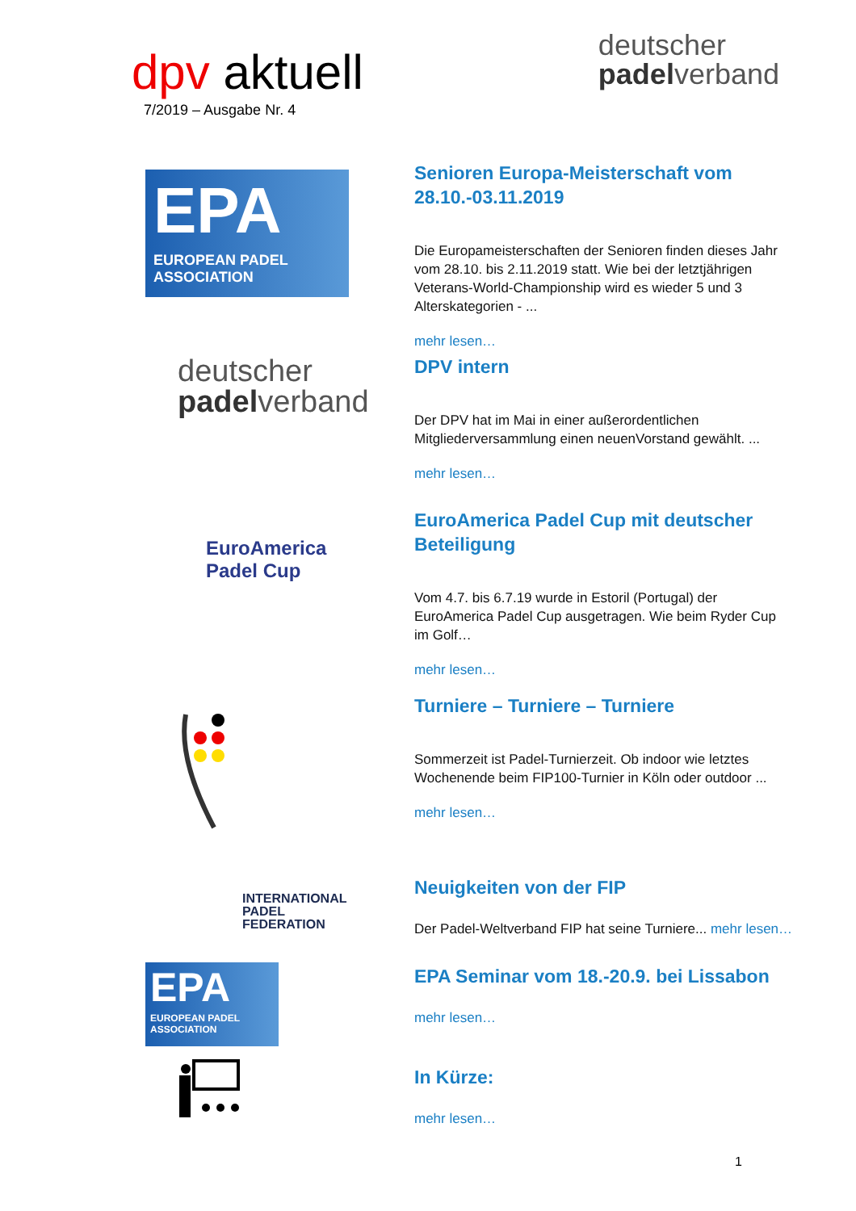dpv aktuell
7/2019 – Ausgabe Nr. 4
deutscher
padelverband
EPA
EUROPEAN PADEL
ASSOCIATION
Senioren Europa-Meisterschaft vom 28.10.-03.11.2019
Die Europameisterschaften der Senioren finden dieses Jahr vom 28.10. bis 2.11.2019 statt. Wie bei der letztjährigen Veterans-World-Championship wird es wieder 5 und 3 Alterskategorien - ...
mehr lesen…
deutscher
padelverband
DPV intern
Der DPV hat im Mai in einer außerordentlichen Mitgliederversammlung einen neuenVorstand gewählt. ...
mehr lesen…
EuroAmerica
Padel Cup
EuroAmerica Padel Cup mit deutscher Beteiligung
Vom 4.7. bis 6.7.19 wurde in Estoril (Portugal) der EuroAmerica Padel Cup ausgetragen. Wie beim Ryder Cup im Golf…
mehr lesen…
Turniere – Turniere – Turniere
Sommerzeit ist Padel-Turnierzeit. Ob indoor wie letztes Wochenende beim FIP100-Turnier in Köln oder outdoor ...
mehr lesen…
INTERNATIONAL
PADEL
FEDERATION
Neuigkeiten von der FIP
Der Padel-Weltverband FIP hat seine Turniere... mehr lesen…
EPA
EUROPEAN PADEL
ASSOCIATION
EPA Seminar vom 18.-20.9. bei Lissabon
mehr lesen…
In Kürze:
mehr lesen…
1